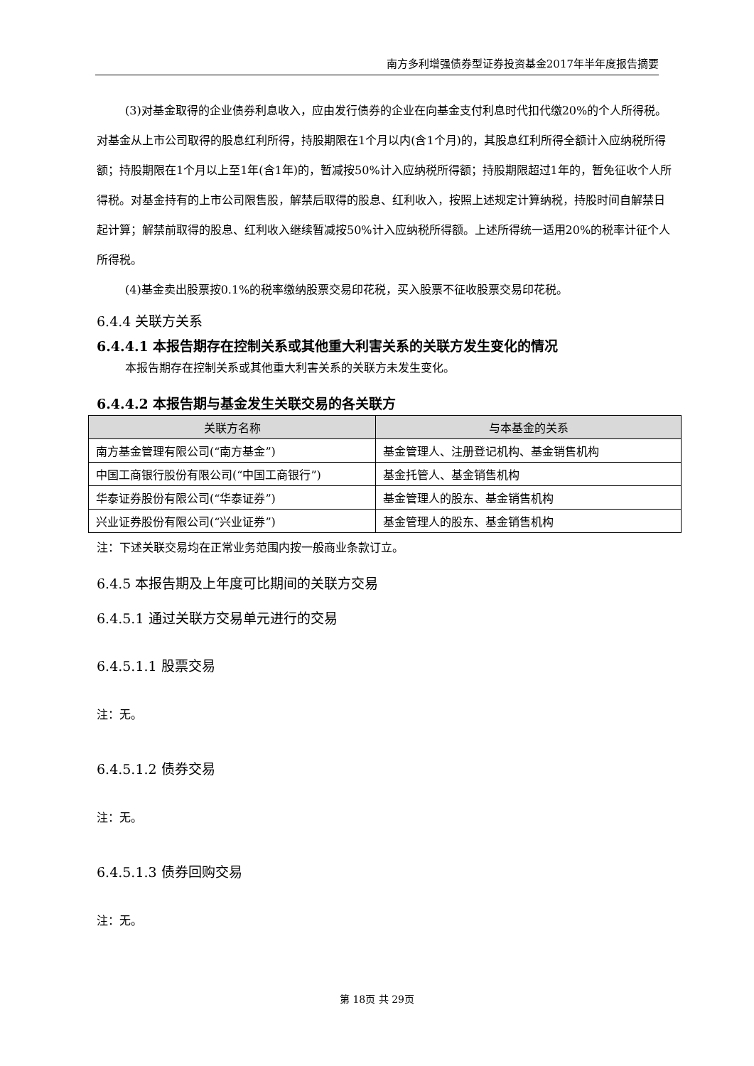南方多利增强债券型证券投资基金2017年半年度报告摘要
(3)对基金取得的企业债券利息收入，应由发行债券的企业在向基金支付利息时代扣代缴20%的个人所得税。对基金从上市公司取得的股息红利所得，持股期限在1个月以内(含1个月)的，其股息红利所得全额计入应纳税所得额；持股期限在1个月以上至1年(含1年)的，暂减按50%计入应纳税所得额；持股期限超过1年的，暂免征收个人所得税。对基金持有的上市公司限售股，解禁后取得的股息、红利收入，按照上述规定计算纳税，持股时间自解禁日起计算；解禁前取得的股息、红利收入继续暂减按50%计入应纳税所得额。上述所得统一适用20%的税率计征个人所得税。
(4)基金卖出股票按0.1%的税率缴纳股票交易印花税，买入股票不征收股票交易印花税。
6.4.4 关联方关系
6.4.4.1 本报告期存在控制关系或其他重大利害关系的关联方发生变化的情况
本报告期存在控制关系或其他重大利害关系的关联方未发生变化。
6.4.4.2 本报告期与基金发生关联交易的各关联方
| 关联方名称 | 与本基金的关系 |
| --- | --- |
| 南方基金管理有限公司(“南方基金”) | 基金管理人、注册登记机构、基金销售机构 |
| 中国工商银行股份有限公司(“中国工商银行”) | 基金托管人、基金销售机构 |
| 华泰证券股份有限公司(“华泰证券”) | 基金管理人的股东、基金销售机构 |
| 兴业证券股份有限公司(“兴业证券”) | 基金管理人的股东、基金销售机构 |
注：下述关联交易均在正常业务范围内按一般商业条款订立。
6.4.5 本报告期及上年度可比期间的关联方交易
6.4.5.1 通过关联方交易单元进行的交易
6.4.5.1.1 股票交易
注：无。
6.4.5.1.2 债券交易
注：无。
6.4.5.1.3 债券回购交易
注：无。
第 18页 共 29页